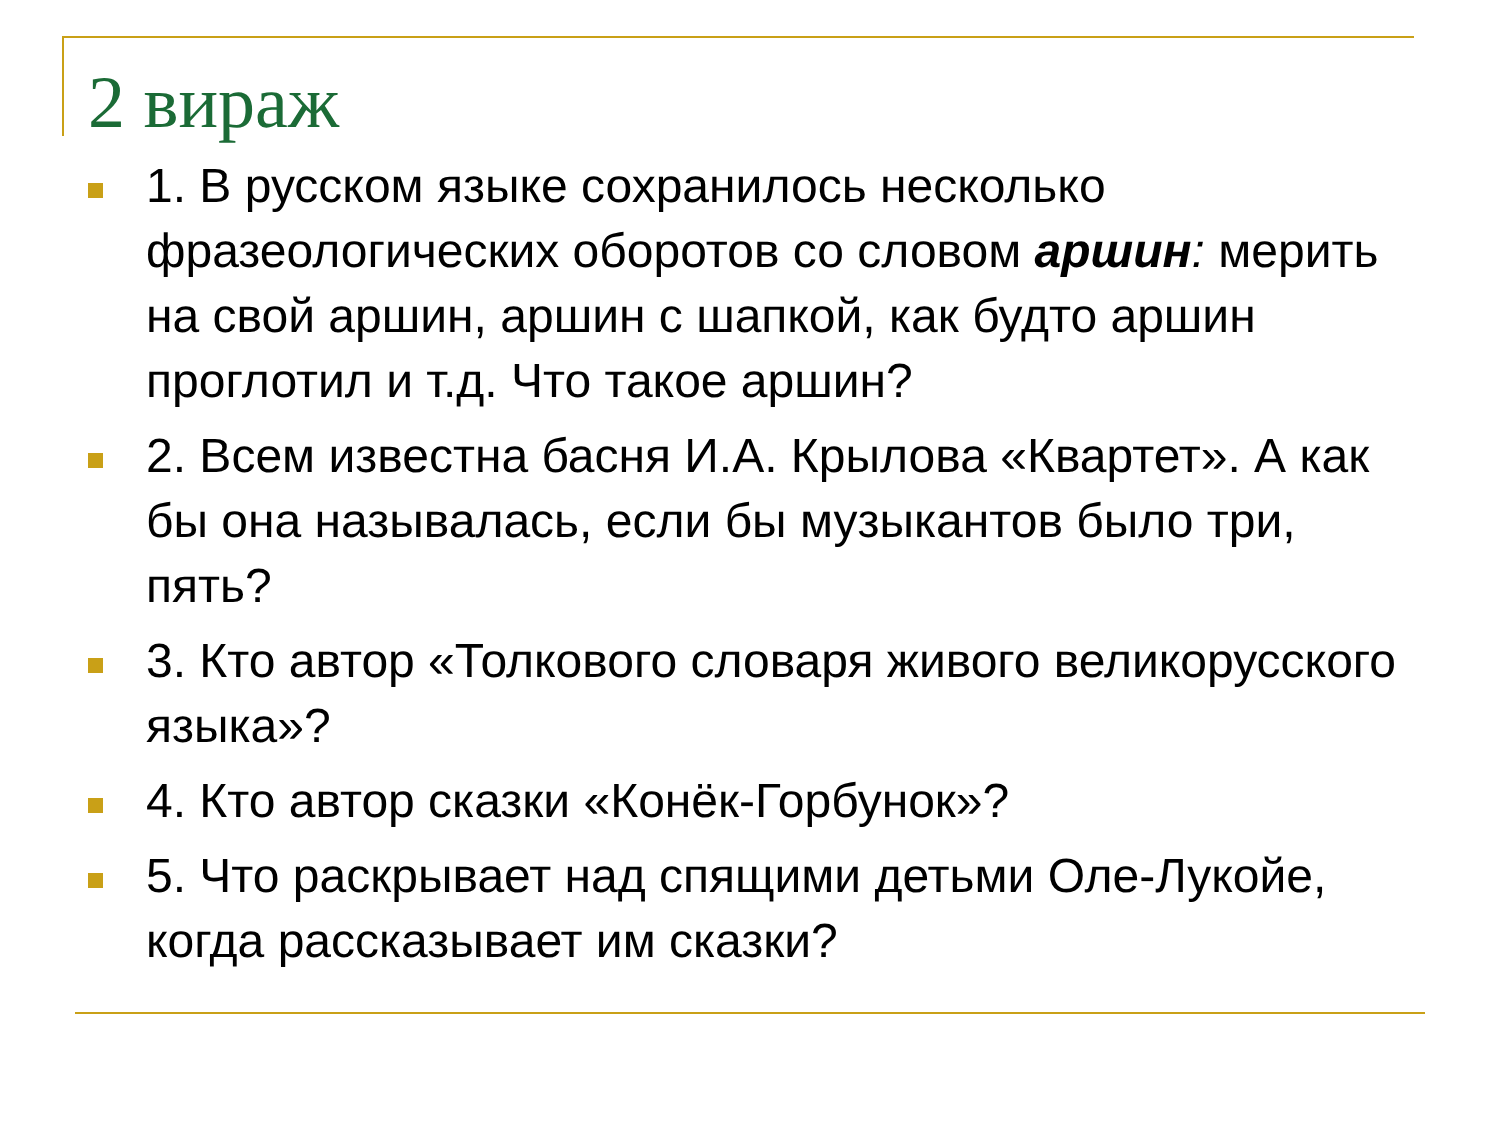2 вираж
1. В русском языке сохранилось несколько фразеологических оборотов со словом аршин: мерить на свой аршин, аршин с шапкой, как будто аршин проглотил и т.д. Что такое аршин?
2. Всем известна басня И.А. Крылова «Квартет». А как бы она называлась, если бы музыкантов было три, пять?
3. Кто автор «Толкового словаря живого великорусского языка»?
4. Кто автор сказки «Конёк-Горбунок»?
5. Что раскрывает над спящими детьми Оле-Лукойе, когда рассказывает им сказки?